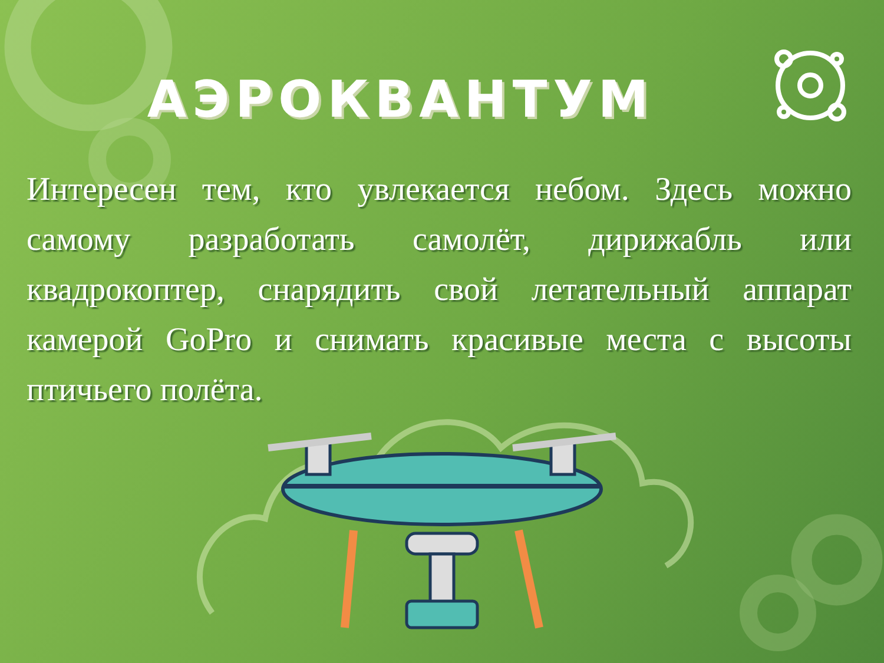АЭРОКВАНТУМ
Интересен тем, кто увлекается небом. Здесь можно самому разработать самолёт, дирижабль или квадрокоптер, снарядить свой летательный аппарат камерой GoPro и снимать красивые места с высоты птичьего полёта.